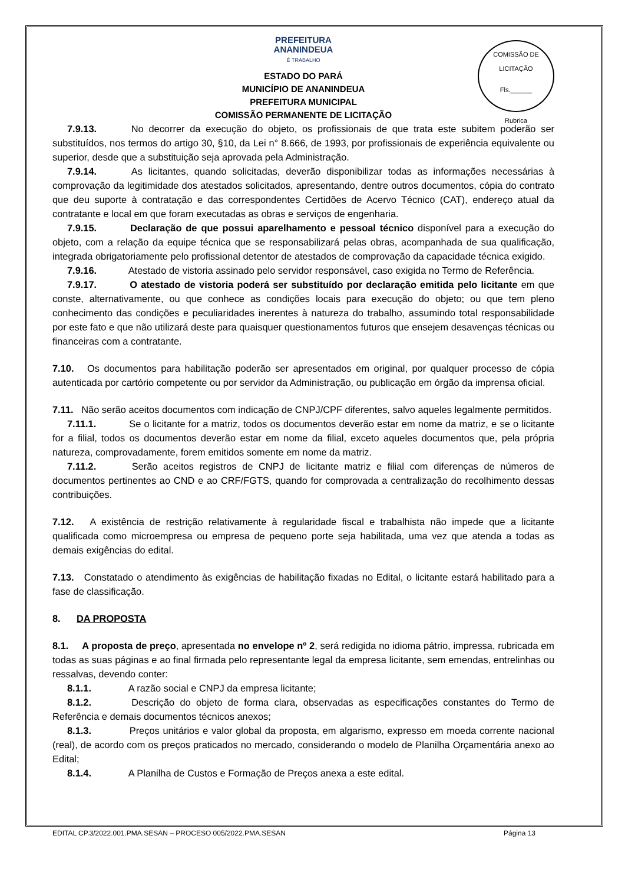COMISSÃO DE LICITAÇÃO
Fls.______
Rubrica
PREFEITURA
ANANINDEUA
É TRABALHO
ESTADO DO PARÁ
MUNICÍPIO DE ANANINDEUA
PREFEITURA MUNICIPAL
COMISSÃO PERMANENTE DE LICITAÇÃO
7.9.13. No decorrer da execução do objeto, os profissionais de que trata este subitem poderão ser substituídos, nos termos do artigo 30, §10, da Lei n° 8.666, de 1993, por profissionais de experiência equivalente ou superior, desde que a substituição seja aprovada pela Administração.
7.9.14. As licitantes, quando solicitadas, deverão disponibilizar todas as informações necessárias à comprovação da legitimidade dos atestados solicitados, apresentando, dentre outros documentos, cópia do contrato que deu suporte à contratação e das correspondentes Certidões de Acervo Técnico (CAT), endereço atual da contratante e local em que foram executadas as obras e serviços de engenharia.
7.9.15. Declaração de que possui aparelhamento e pessoal técnico disponível para a execução do objeto, com a relação da equipe técnica que se responsabilizará pelas obras, acompanhada de sua qualificação, integrada obrigatoriamente pelo profissional detentor de atestados de comprovação da capacidade técnica exigido.
7.9.16. Atestado de vistoria assinado pelo servidor responsável, caso exigida no Termo de Referência.
7.9.17. O atestado de vistoria poderá ser substituído por declaração emitida pelo licitante em que conste, alternativamente, ou que conhece as condições locais para execução do objeto; ou que tem pleno conhecimento das condições e peculiaridades inerentes à natureza do trabalho, assumindo total responsabilidade por este fato e que não utilizará deste para quaisquer questionamentos futuros que ensejem desavenças técnicas ou financeiras com a contratante.
7.10. Os documentos para habilitação poderão ser apresentados em original, por qualquer processo de cópia autenticada por cartório competente ou por servidor da Administração, ou publicação em órgão da imprensa oficial.
7.11. Não serão aceitos documentos com indicação de CNPJ/CPF diferentes, salvo aqueles legalmente permitidos.
7.11.1. Se o licitante for a matriz, todos os documentos deverão estar em nome da matriz, e se o licitante for a filial, todos os documentos deverão estar em nome da filial, exceto aqueles documentos que, pela própria natureza, comprovadamente, forem emitidos somente em nome da matriz.
7.11.2. Serão aceitos registros de CNPJ de licitante matriz e filial com diferenças de números de documentos pertinentes ao CND e ao CRF/FGTS, quando for comprovada a centralização do recolhimento dessas contribuições.
7.12. A existência de restrição relativamente à regularidade fiscal e trabalhista não impede que a licitante qualificada como microempresa ou empresa de pequeno porte seja habilitada, uma vez que atenda a todas as demais exigências do edital.
7.13. Constatado o atendimento às exigências de habilitação fixadas no Edital, o licitante estará habilitado para a fase de classificação.
8. DA PROPOSTA
8.1. A proposta de preço, apresentada no envelope nº 2, será redigida no idioma pátrio, impressa, rubricada em todas as suas páginas e ao final firmada pelo representante legal da empresa licitante, sem emendas, entrelinhas ou ressalvas, devendo conter:
8.1.1. A razão social e CNPJ da empresa licitante;
8.1.2. Descrição do objeto de forma clara, observadas as especificações constantes do Termo de Referência e demais documentos técnicos anexos;
8.1.3. Preços unitários e valor global da proposta, em algarismo, expresso em moeda corrente nacional (real), de acordo com os preços praticados no mercado, considerando o modelo de Planilha Orçamentária anexo ao Edital;
8.1.4. A Planilha de Custos e Formação de Preços anexa a este edital.
EDITAL CP.3/2022.001.PMA.SESAN – PROCESO 005/2022.PMA.SESAN Página 13